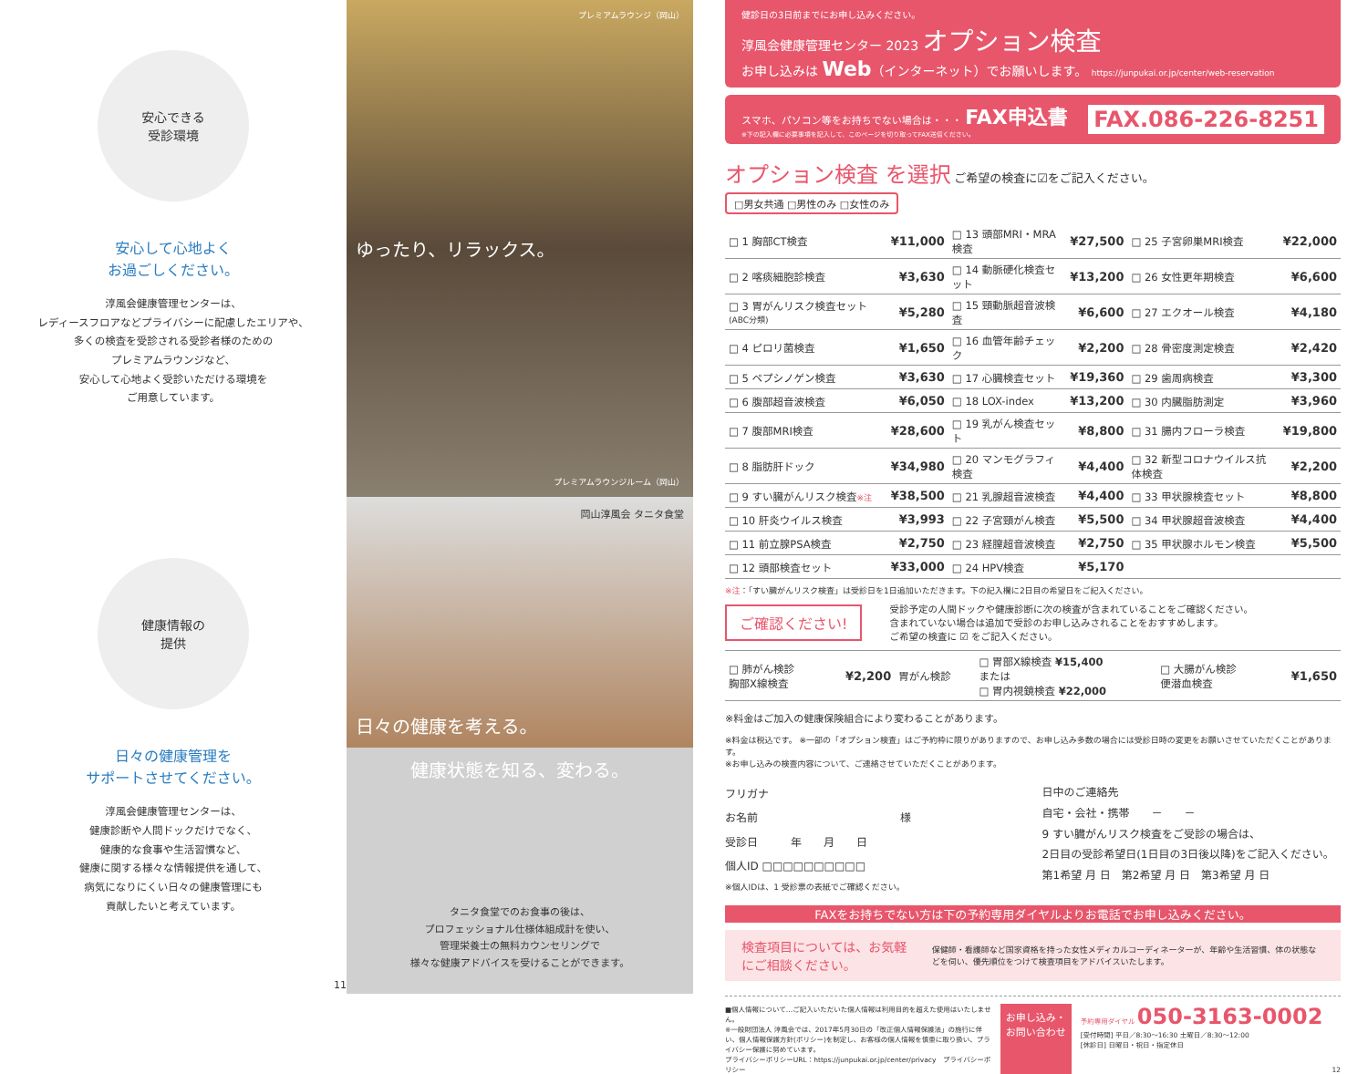安心できる
受診環境
安心して心地よく
お過ごしください。
淳風会健康管理センターは、
レディースフロアなどプライバシーに配慮したエリアや、
多くの検査を受診される受診者様のための
プレミアムラウンジなど、
安心して心地よく受診いただける環境を
ご用意しています。
健康情報の
提供
日々の健康管理を
サポートさせてください。
淳風会健康管理センターは、
健康診断や人間ドックだけでなく、
健康的な食事や生活習慣など、
健康に関する様々な情報提供を通して、
病気になりにくい日々の健康管理にも
貢献したいと考えています。
11
プレミアムラウンジ（岡山）
ゆったり、リラックス。
プレミアムラウンジルーム（岡山）
岡山淳風会 タニタ食堂
日々の健康を考える。
健康状態を知る、変わる。
タニタ食堂でのお食事の後は、
プロフェッショナル仕様体組成計を使い、
管理栄養士の無料カウンセリングで
様々な健康アドバイスを受けることができます。
健診日の3日前までにお申し込みください。
淳風会健康管理センター 2023 オプション検査
お申し込みは Web（インターネット）でお願いします。 https://junpukai.or.jp/center/web-reservation
スマホ、パソコン等をお持ちでない場合は・・・ FAX申込書
※下の記入欄に必要事項を記入して、このページを切り取ってFAX送信ください。
FAX.086-226-8251
オプション検査 を選択 ご希望の検査に☑をご記入ください。
□男女共通 □男性のみ □女性のみ
| □ 1 胸部CT検査 | ¥11,000 | □ 13 頭部MRI・MRA検査 | ¥27,500 | □ 25 子宮卵巣MRI検査 | ¥22,000 |
| □ 2 喀痰細胞診検査 | ¥3,630 | □ 14 動脈硬化検査セット | ¥13,200 | □ 26 女性更年期検査 | ¥6,600 |
| □ 3 胃がんリスク検査セット (ABC分類) | ¥5,280 | □ 15 頸動脈超音波検査 | ¥6,600 | □ 27 エクオール検査 | ¥4,180 |
| □ 4 ピロリ菌検査 | ¥1,650 | □ 16 血管年齢チェック | ¥2,200 | □ 28 骨密度測定検査 | ¥2,420 |
| □ 5 ペプシノゲン検査 | ¥3,630 | □ 17 心臓検査セット | ¥19,360 | □ 29 歯周病検査 | ¥3,300 |
| □ 6 腹部超音波検査 | ¥6,050 | □ 18 LOX-index | ¥13,200 | □ 30 内臓脂肪測定 | ¥3,960 |
| □ 7 腹部MRI検査 | ¥28,600 | □ 19 乳がん検査セット | ¥8,800 | □ 31 腸内フローラ検査 | ¥19,800 |
| □ 8 脂肪肝ドック | ¥34,980 | □ 20 マンモグラフィ検査 | ¥4,400 | □ 32 新型コロナウイルス抗体検査 | ¥2,200 |
| □ 9 すい臓がんリスク検査 ※注 | ¥38,500 | □ 21 乳腺超音波検査 | ¥4,400 | □ 33 甲状腺検査セット | ¥8,800 |
| □ 10 肝炎ウイルス検査 | ¥3,993 | □ 22 子宮頸がん検査 | ¥5,500 | □ 34 甲状腺超音波検査 | ¥4,400 |
| □ 11 前立腺PSA検査 | ¥2,750 | □ 23 経膣超音波検査 | ¥2,750 | □ 35 甲状腺ホルモン検査 | ¥5,500 |
| □ 12 頭部検査セット | ¥33,000 | □ 24 HPV検査 | ¥5,170 | | |
※注：「すい臓がんリスク検査」は受診日を1日追加いただきます。下の記入欄に2日目の希望日をご記入ください。
ご確認ください!
受診予定の人間ドックや健康診断に次の検査が含まれていることをご確認ください。
含まれていない場合は追加で受診のお申し込みされることをおすすめします。
ご希望の検査に ☑ をご記入ください。
| □ 肺がん検診 胸部X線検査 | ¥2,200 | 胃がん検診 | □ 胃部X線検査 ¥15,400 または □ 胃内視鏡検査 ¥22,000 | □ 大腸がん検診 便潜血検査 | ¥1,650 |
※料金はご加入の健康保険組合により変わることがあります。
※料金は税込です。 ※一部の「オプション検査」はご予約枠に限りがありますので、お申し込み多数の場合には受診日時の変更をお願いさせていただくことがあります。
※お申し込みの検査内容について、ご連絡させていただくことがあります。
フリガナ
お名前　　　　　　　　　　　　　様
受診日　　　年　　月　　日
個人ID □□□□□□□□□□
※個人IDは、1 受診票の表紙でご確認ください。
日中のご連絡先
自宅・会社・携帯　　－　　－
9 すい臓がんリスク検査をご受診の場合は、
2日目の受診希望日(1日目の3日後以降)をご記入ください。
第1希望 月 日　第2希望 月 日　第3希望 月 日
FAXをお持ちでない方は下の予約専用ダイヤルよりお電話でお申し込みください。
検査項目については、お気軽にご相談ください。 保健師・看護師など国家資格を持った女性メディカルコーディネーターが、年齢や生活習慣、体の状態などを伺い、優先順位をつけて検査項目をアドバイスいたします。
■個人情報について…ご記入いただいた個人情報は利用目的を超えた使用はいたしません。
※一般財団法人 淳風会では、2017年5月30日の「改正個人情報保護法」の施行に伴い、個人情報保護方針(ポリシー)を制定し、お客様の個人情報を慎重に取り扱い、プライバシー保護に努めています。
プライバシーポリシーURL：https://junpukai.or.jp/center/privacy　プライバシーポリシー
お申し込み・
お問い合わせ
予約専用ダイヤル 050-3163-0002
[受付時間] 平日／8:30〜16:30 土曜日／8:30〜12:00
[休診日] 日曜日・祝日・指定休日
12